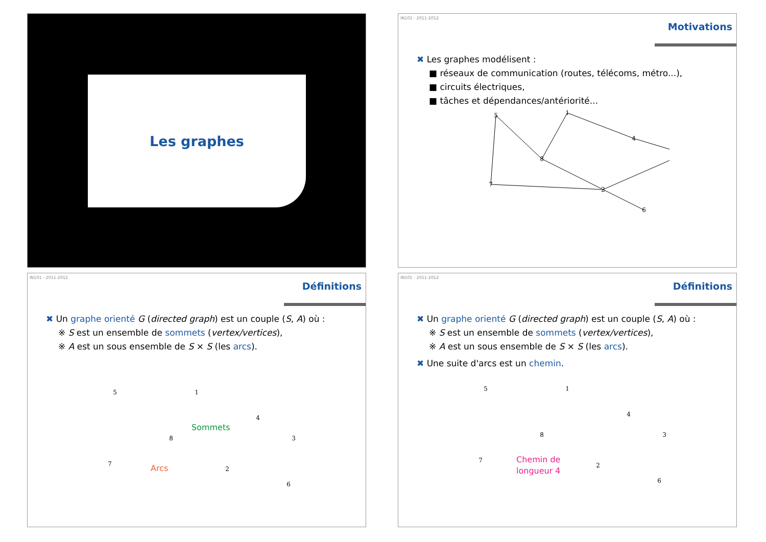Les graphes
IN101 - 2011-2012
Motivations
✖ Les graphes modélisent :
■ réseaux de communication (routes, télécoms, métro...),
■ circuits électriques,
■ tâches et dépendances/antériorité...
5
1
4
8
7
2
6
IN101 - 2011-2012
Définitions
✖ Un graphe orienté G (directed graph) est un couple (S, A) où :
※ S est un ensemble de sommets (vertex/vertices),
※ A est un sous ensemble de S × S (les arcs).
Sommets
Arcs
5
1
4
8
3
7
2
6
IN101 - 2011-2012
Définitions
✖ Un graphe orienté G (directed graph) est un couple (S, A) où :
※ S est un ensemble de sommets (vertex/vertices),
※ A est un sous ensemble de S × S (les arcs).
✖ Une suite d'arcs est un chemin.
Chemin de
longueur 4
5
1
4
8
3
7
2
6